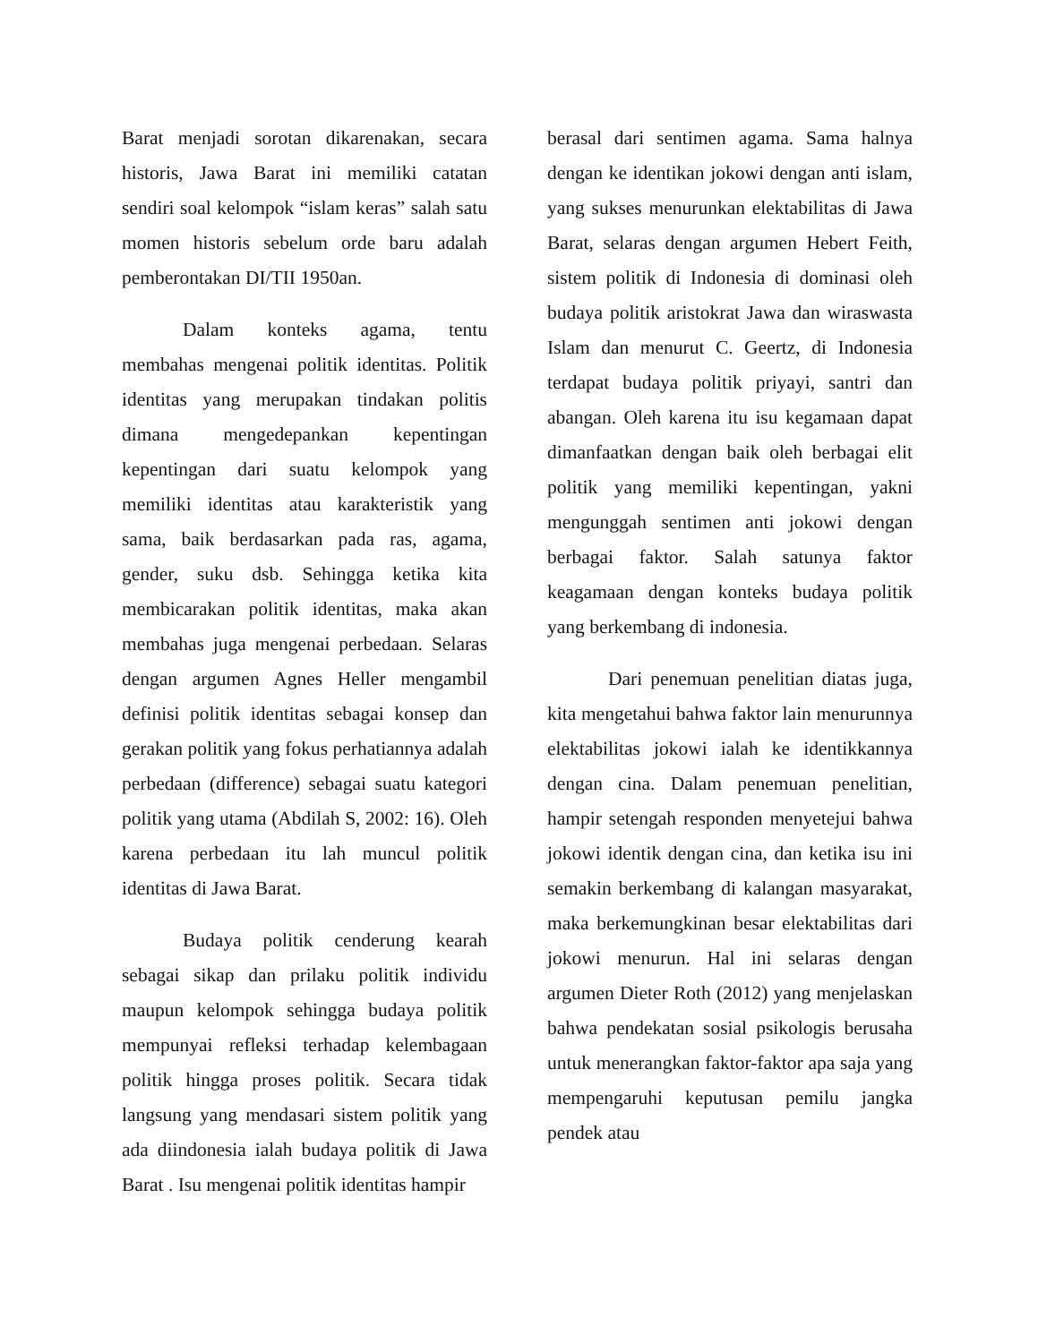Barat menjadi sorotan dikarenakan, secara historis, Jawa Barat ini memiliki catatan sendiri soal kelompok “islam keras” salah satu momen historis sebelum orde baru adalah pemberontakan DI/TII 1950an.
Dalam konteks agama, tentu membahas mengenai politik identitas. Politik identitas yang merupakan tindakan politis dimana mengedepankan kepentingan kepentingan dari suatu kelompok yang memiliki identitas atau karakteristik yang sama, baik berdasarkan pada ras, agama, gender, suku dsb. Sehingga ketika kita membicarakan politik identitas, maka akan membahas juga mengenai perbedaan. Selaras dengan argumen Agnes Heller mengambil definisi politik identitas sebagai konsep dan gerakan politik yang fokus perhatiannya adalah perbedaan (difference) sebagai suatu kategori politik yang utama (Abdilah S, 2002: 16). Oleh karena perbedaan itu lah muncul politik identitas di Jawa Barat.
Budaya politik cenderung kearah sebagai sikap dan prilaku politik individu maupun kelompok sehingga budaya politik mempunyai refleksi terhadap kelembagaan politik hingga proses politik. Secara tidak langsung yang mendasari sistem politik yang ada diindonesia ialah budaya politik di Jawa Barat . Isu mengenai politik identitas hampir
berasal dari sentimen agama. Sama halnya dengan ke identikan jokowi dengan anti islam, yang sukses menurunkan elektabilitas di Jawa Barat, selaras dengan argumen Hebert Feith, sistem politik di Indonesia di dominasi oleh budaya politik aristokrat Jawa dan wiraswasta Islam dan menurut C. Geertz, di Indonesia terdapat budaya politik priyayi, santri dan abangan. Oleh karena itu isu kegamaan dapat dimanfaatkan dengan baik oleh berbagai elit politik yang memiliki kepentingan, yakni mengunggah sentimen anti jokowi dengan berbagai faktor. Salah satunya faktor keagamaan dengan konteks budaya politik yang berkembang di indonesia.
Dari penemuan penelitian diatas juga, kita mengetahui bahwa faktor lain menurunnya elektabilitas jokowi ialah ke identikkannya dengan cina. Dalam penemuan penelitian, hampir setengah responden menyetejui bahwa jokowi identik dengan cina, dan ketika isu ini semakin berkembang di kalangan masyarakat, maka berkemungkinan besar elektabilitas dari jokowi menurun. Hal ini selaras dengan argumen Dieter Roth (2012) yang menjelaskan bahwa pendekatan sosial psikologis berusaha untuk menerangkan faktor-faktor apa saja yang mempengaruhi keputusan pemilu jangka pendek atau